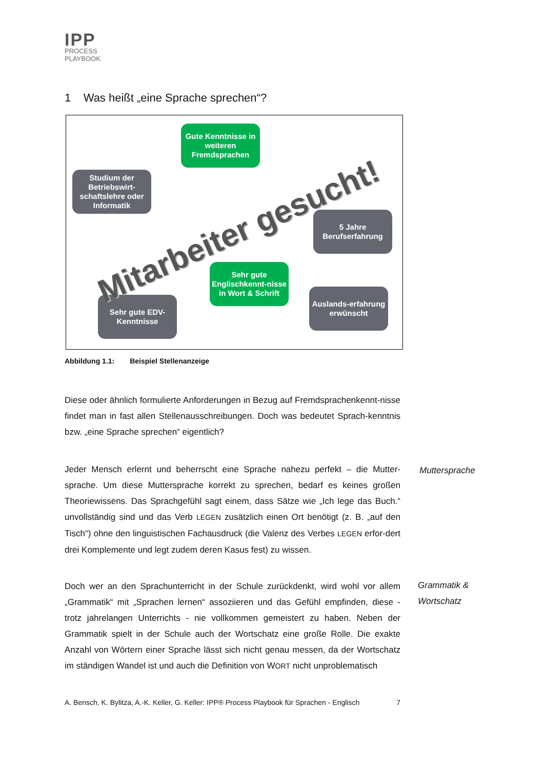IPP
PROCESS
PLAYBOOK
1 Was heißt „eine Sprache sprechen“?
Gute Kenntnisse in weiteren Fremdsprachen
Studium der Betriebswirt-schaftslehre oder Informatik
5 Jahre Berufserfahrung
Sehr gute Englischkennt-nisse in Wort & Schrift
Sehr gute EDV-Kenntnisse
Auslands-erfahrung erwünscht
Mitarbeiter gesucht!
Abbildung 1.1: Beispiel Stellenanzeige
Diese oder ähnlich formulierte Anforderungen in Bezug auf Fremdsprachenkennt-nisse findet man in fast allen Stellenausschreibungen. Doch was bedeutet Sprach-kenntnis bzw. „eine Sprache sprechen“ eigentlich?
Jeder Mensch erlernt und beherrscht eine Sprache nahezu perfekt – die Mutter-sprache. Um diese Muttersprache korrekt zu sprechen, bedarf es keines großen Theoriewissens. Das Sprachgefühl sagt einem, dass Sätze wie „Ich lege das Buch.“ unvollständig sind und das Verb LEGEN zusätzlich einen Ort benötigt (z. B. „auf den Tisch“) ohne den linguistischen Fachausdruck (die Valenz des Verbes LEGEN erfor-dert drei Komplemente und legt zudem deren Kasus fest) zu wissen.
Muttersprache
Doch wer an den Sprachunterricht in der Schule zurückdenkt, wird wohl vor allem „Grammatik“ mit „Sprachen lernen“ assoziieren und das Gefühl empfinden, diese - trotz jahrelangen Unterrichts - nie vollkommen gemeistert zu haben. Neben der Grammatik spielt in der Schule auch der Wortschatz eine große Rolle. Die exakte Anzahl von Wörtern einer Sprache lässt sich nicht genau messen, da der Wortschatz im ständigen Wandel ist und auch die Definition von WORT nicht unproblematisch
Grammatik &
Wortschatz
A. Bensch, K. Bylitza, A.-K. Keller, G. Keller: IPP® Process Playbook für Sprachen - Englisch 7